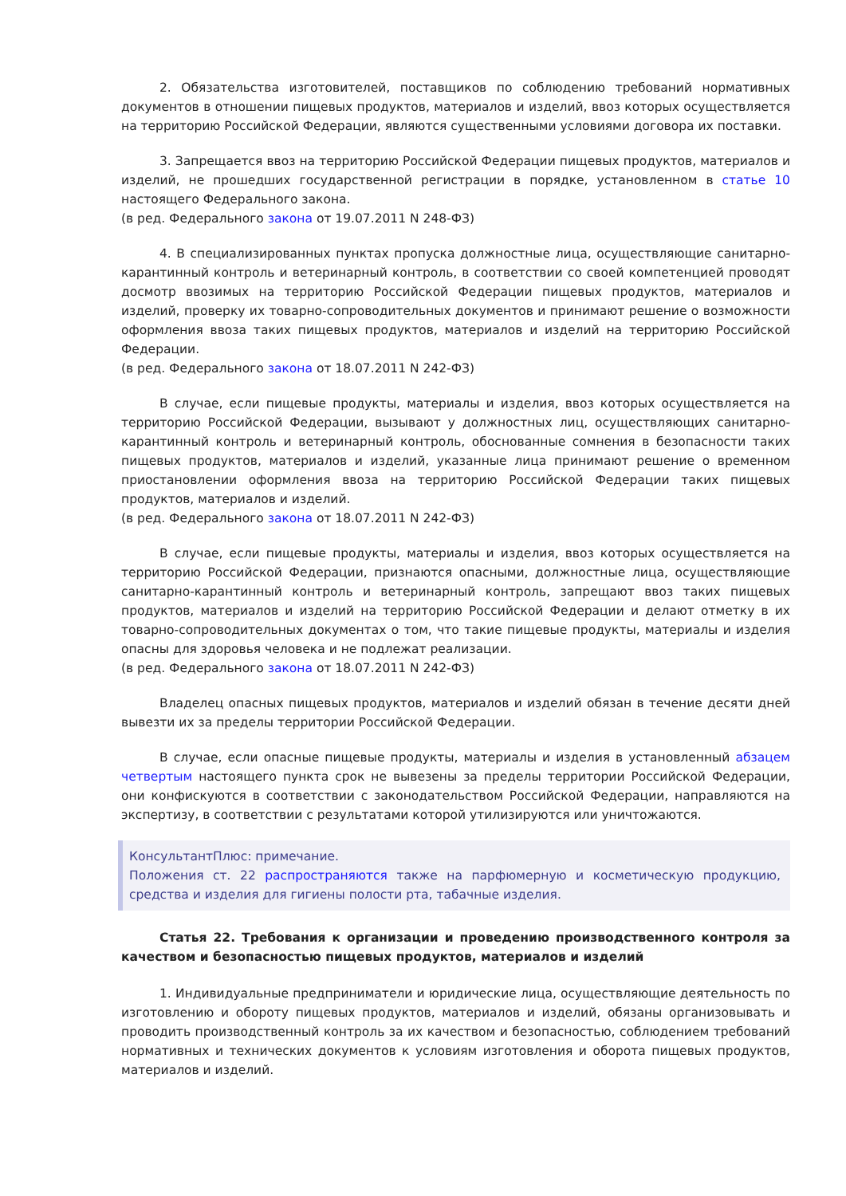2. Обязательства изготовителей, поставщиков по соблюдению требований нормативных документов в отношении пищевых продуктов, материалов и изделий, ввоз которых осуществляется на территорию Российской Федерации, являются существенными условиями договора их поставки.
3. Запрещается ввоз на территорию Российской Федерации пищевых продуктов, материалов и изделий, не прошедших государственной регистрации в порядке, установленном в статье 10 настоящего Федерального закона.
(в ред. Федерального закона от 19.07.2011 N 248-ФЗ)
4. В специализированных пунктах пропуска должностные лица, осуществляющие санитарно-карантинный контроль и ветеринарный контроль, в соответствии со своей компетенцией проводят досмотр ввозимых на территорию Российской Федерации пищевых продуктов, материалов и изделий, проверку их товарно-сопроводительных документов и принимают решение о возможности оформления ввоза таких пищевых продуктов, материалов и изделий на территорию Российской Федерации.
(в ред. Федерального закона от 18.07.2011 N 242-ФЗ)
В случае, если пищевые продукты, материалы и изделия, ввоз которых осуществляется на территорию Российской Федерации, вызывают у должностных лиц, осуществляющих санитарно-карантинный контроль и ветеринарный контроль, обоснованные сомнения в безопасности таких пищевых продуктов, материалов и изделий, указанные лица принимают решение о временном приостановлении оформления ввоза на территорию Российской Федерации таких пищевых продуктов, материалов и изделий.
(в ред. Федерального закона от 18.07.2011 N 242-ФЗ)
В случае, если пищевые продукты, материалы и изделия, ввоз которых осуществляется на территорию Российской Федерации, признаются опасными, должностные лица, осуществляющие санитарно-карантинный контроль и ветеринарный контроль, запрещают ввоз таких пищевых продуктов, материалов и изделий на территорию Российской Федерации и делают отметку в их товарно-сопроводительных документах о том, что такие пищевые продукты, материалы и изделия опасны для здоровья человека и не подлежат реализации.
(в ред. Федерального закона от 18.07.2011 N 242-ФЗ)
Владелец опасных пищевых продуктов, материалов и изделий обязан в течение десяти дней вывезти их за пределы территории Российской Федерации.
В случае, если опасные пищевые продукты, материалы и изделия в установленный абзацем четвертым настоящего пункта срок не вывезены за пределы территории Российской Федерации, они конфискуются в соответствии с законодательством Российской Федерации, направляются на экспертизу, в соответствии с результатами которой утилизируются или уничтожаются.
КонсультантПлюс: примечание.
Положения ст. 22 распространяются также на парфюмерную и косметическую продукцию, средства и изделия для гигиены полости рта, табачные изделия.
Статья 22. Требования к организации и проведению производственного контроля за качеством и безопасностью пищевых продуктов, материалов и изделий
1. Индивидуальные предприниматели и юридические лица, осуществляющие деятельность по изготовлению и обороту пищевых продуктов, материалов и изделий, обязаны организовывать и проводить производственный контроль за их качеством и безопасностью, соблюдением требований нормативных и технических документов к условиям изготовления и оборота пищевых продуктов, материалов и изделий.